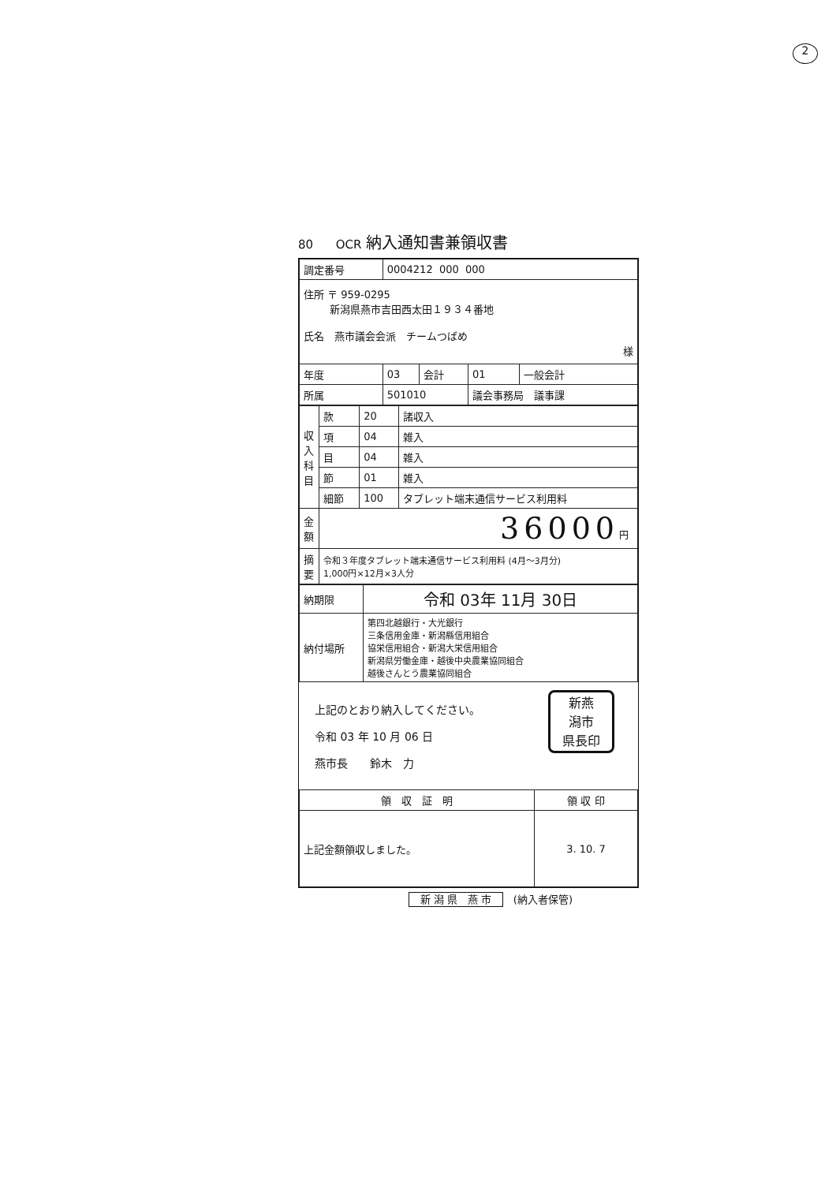2
80 OCR 納入通知書兼領収書
| 調定番号 | 0004212 000 000 | | | |
| 住所 〒 959-0295 新潟県燕市吉田西太田１９３４番地 氏名 燕市議会会派 チームつばめ 様 | | | | |
| 年度 | 03 | 会計 | 01 | 一般会計 |
| 所属 | 501010 | | 議会事務局 議事課 | |
| 収 入 科 目 | 款 | 20 | 諸収入 |
| | 項 | 04 | 雑入 |
| | 目 | 04 | 雑入 |
| | 節 | 01 | 雑入 |
| | 細節 | 100 | タブレット端末通信サービス利用料 |
| 金 額 | 36000 円 | | |
| 摘 要 | 令和３年度タブレット端末通信サービス利用料 (4月～3月分) 1,000円×12月×3人分 | | |
| 納期限 | 令和 03年 11月 30日 |
| 納付場所 | 第四北越銀行・大光銀行 三条信用金庫・新潟縣信用組合 協栄信用組合・新潟大栄信用組合 新潟県労働金庫・越後中央農業協同組合 越後さんとう農業協同組合 |
新燕
潟市
県長印
上記のとおり納入してください。
令和 03 年 10 月 06 日
燕市長　　鈴木　力
| 領 収 証 明 | 領 収 印 |
| 上記金額領収しました。 | 3. 10. 7 |
新 潟 県　燕 市 (納入者保管)